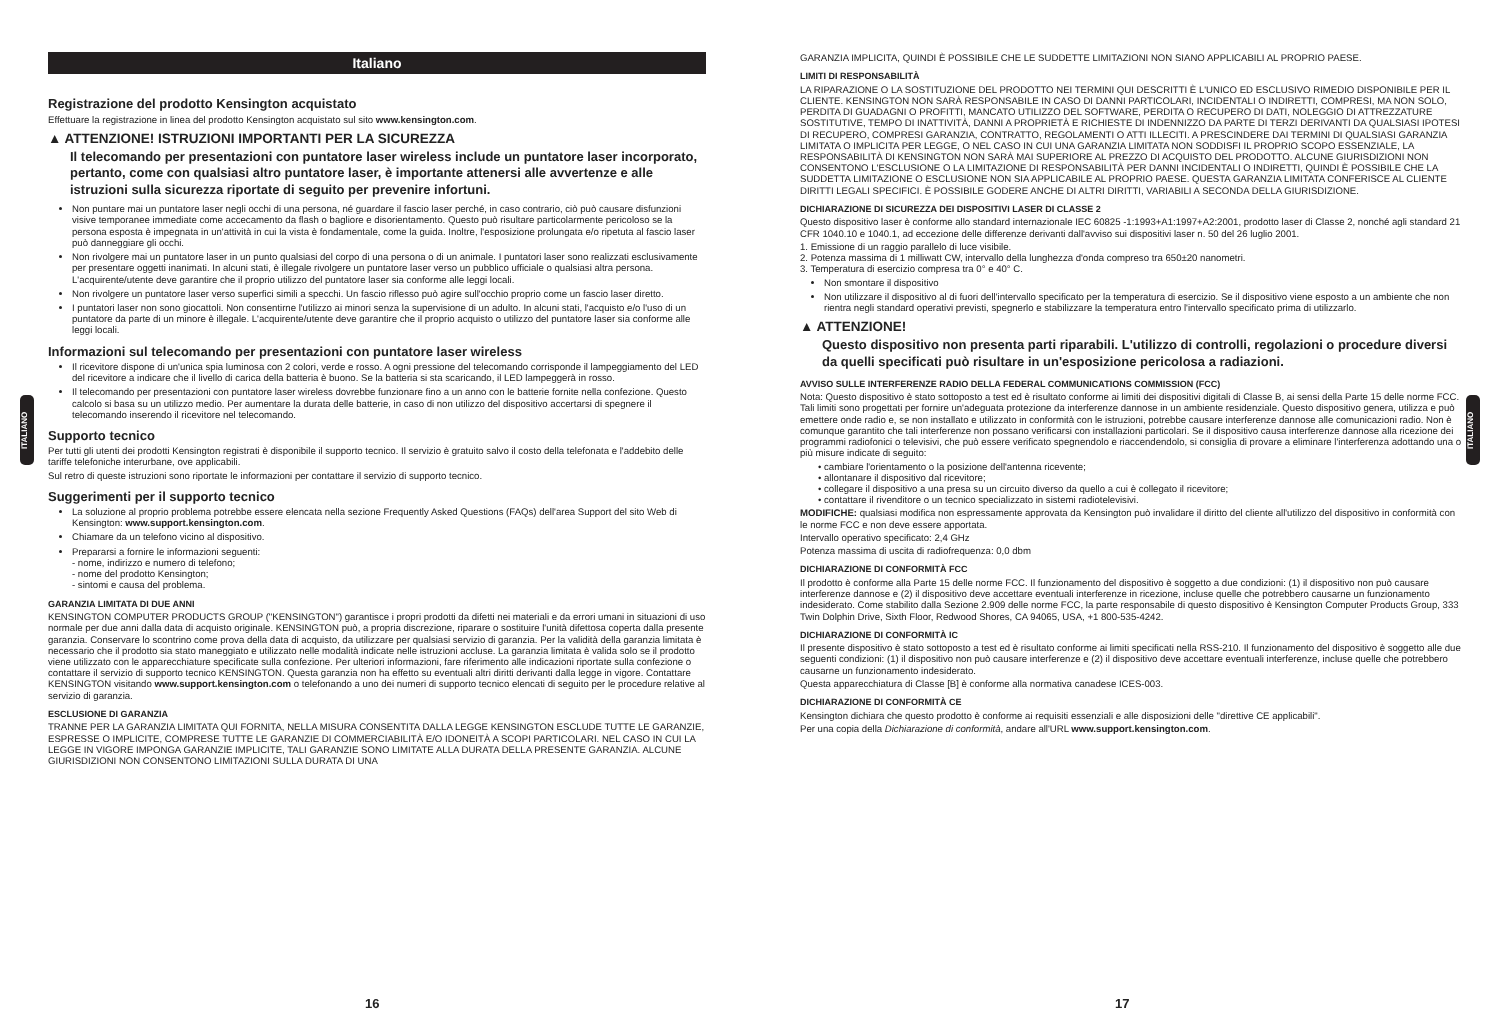ITALIANO
Italiano
Registrazione del prodotto Kensington acquistato
Effettuare la registrazione in linea del prodotto Kensington acquistato sul sito www.kensington.com.
▲ ATTENZIONE! ISTRUZIONI IMPORTANTI PER LA SICUREZZA
Il telecomando per presentazioni con puntatore laser wireless include un puntatore laser incorporato, pertanto, come con qualsiasi altro puntatore laser, è importante attenersi alle avvertenze e alle istruzioni sulla sicurezza riportate di seguito per prevenire infortuni.
Non puntare mai un puntatore laser negli occhi di una persona, né guardare il fascio laser perché, in caso contrario, ciò può causare disfunzioni visive temporanee immediate come accecamento da flash o bagliore e disorientamento. Questo può risultare particolarmente pericoloso se la persona esposta è impegnata in un'attività in cui la vista è fondamentale, come la guida. Inoltre, l'esposizione prolungata e/o ripetuta al fascio laser può danneggiare gli occhi.
Non rivolgere mai un puntatore laser in un punto qualsiasi del corpo di una persona o di un animale. I puntatori laser sono realizzati esclusivamente per presentare oggetti inanimati. In alcuni stati, è illegale rivolgere un puntatore laser verso un pubblico ufficiale o qualsiasi altra persona. L'acquirente/utente deve garantire che il proprio utilizzo del puntatore laser sia conforme alle leggi locali.
Non rivolgere un puntatore laser verso superfici simili a specchi. Un fascio riflesso può agire sull'occhio proprio come un fascio laser diretto.
I puntatori laser non sono giocattoli. Non consentirne l'utilizzo ai minori senza la supervisione di un adulto. In alcuni stati, l'acquisto e/o l'uso di un puntatore da parte di un minore è illegale. L'acquirente/utente deve garantire che il proprio acquisto o utilizzo del puntatore laser sia conforme alle leggi locali.
Informazioni sul telecomando per presentazioni con puntatore laser wireless
Il ricevitore dispone di un'unica spia luminosa con 2 colori, verde e rosso. A ogni pressione del telecomando corrisponde il lampeggiamento del LED del ricevitore a indicare che il livello di carica della batteria è buono. Se la batteria si sta scaricando, il LED lampeggerà in rosso.
Il telecomando per presentazioni con puntatore laser wireless dovrebbe funzionare fino a un anno con le batterie fornite nella confezione. Questo calcolo si basa su un utilizzo medio. Per aumentare la durata delle batterie, in caso di non utilizzo del dispositivo accertarsi di spegnere il telecomando inserendo il ricevitore nel telecomando.
Supporto tecnico
Per tutti gli utenti dei prodotti Kensington registrati è disponibile il supporto tecnico. Il servizio è gratuito salvo il costo della telefonata e l'addebito delle tariffe telefoniche interurbane, ove applicabili.
Sul retro di queste istruzioni sono riportate le informazioni per contattare il servizio di supporto tecnico.
Suggerimenti per il supporto tecnico
La soluzione al proprio problema potrebbe essere elencata nella sezione Frequently Asked Questions (FAQs) dell'area Support del sito Web di Kensington: www.support.kensington.com.
Chiamare da un telefono vicino al dispositivo.
Prepararsi a fornire le informazioni seguenti:
- nome, indirizzo e numero di telefono;
- nome del prodotto Kensington;
- sintomi e causa del problema.
GARANZIA LIMITATA DI DUE ANNI
KENSINGTON COMPUTER PRODUCTS GROUP ("KENSINGTON") garantisce i propri prodotti da difetti nei materiali e da errori umani in situazioni di uso normale per due anni dalla data di acquisto originale. KENSINGTON può, a propria discrezione, riparare o sostituire l'unità difettosa coperta dalla presente garanzia. Conservare lo scontrino come prova della data di acquisto, da utilizzare per qualsiasi servizio di garanzia. Per la validità della garanzia limitata è necessario che il prodotto sia stato maneggiato e utilizzato nelle modalità indicate nelle istruzioni accluse. La garanzia limitata è valida solo se il prodotto viene utilizzato con le apparecchiature specificate sulla confezione. Per ulteriori informazioni, fare riferimento alle indicazioni riportate sulla confezione o contattare il servizio di supporto tecnico KENSINGTON. Questa garanzia non ha effetto su eventuali altri diritti derivanti dalla legge in vigore. Contattare KENSINGTON visitando www.support.kensington.com o telefonando a uno dei numeri di supporto tecnico elencati di seguito per le procedure relative al servizio di garanzia.
ESCLUSIONE DI GARANZIA
TRANNE PER LA GARANZIA LIMITATA QUI FORNITA, NELLA MISURA CONSENTITA DALLA LEGGE KENSINGTON ESCLUDE TUTTE LE GARANZIE, ESPRESSE O IMPLICITE, COMPRESE TUTTE LE GARANZIE DI COMMERCIABILITÀ E/O IDONEITÀ A SCOPI PARTICOLARI. NEL CASO IN CUI LA LEGGE IN VIGORE IMPONGA GARANZIE IMPLICITE, TALI GARANZIE SONO LIMITATE ALLA DURATA DELLA PRESENTE GARANZIA. ALCUNE GIURISDIZIONI NON CONSENTONO LIMITAZIONI SULLA DURATA DI UNA
16
ITALIANO
GARANZIA IMPLICITA, QUINDI È POSSIBILE CHE LE SUDDETTE LIMITAZIONI NON SIANO APPLICABILI AL PROPRIO PAESE.
LIMITI DI RESPONSABILITÀ
LA RIPARAZIONE O LA SOSTITUZIONE DEL PRODOTTO NEI TERMINI QUI DESCRITTI È L'UNICO ED ESCLUSIVO RIMEDIO DISPONIBILE PER IL CLIENTE. KENSINGTON NON SARÀ RESPONSABILE IN CASO DI DANNI PARTICOLARI, INCIDENTALI O INDIRETTI, COMPRESI, MA NON SOLO, PERDITA DI GUADAGNI O PROFITTI, MANCATO UTILIZZO DEL SOFTWARE, PERDITA O RECUPERO DI DATI, NOLEGGIO DI ATTREZZATURE SOSTITUTIVE, TEMPO DI INATTIVITÀ, DANNI A PROPRIETÀ E RICHIESTE DI INDENNIZZO DA PARTE DI TERZI DERIVANTI DA QUALSIASI IPOTESI DI RECUPERO, COMPRESI GARANZIA, CONTRATTO, REGOLAMENTI O ATTI ILLECITI. A PRESCINDERE DAI TERMINI DI QUALSIASI GARANZIA LIMITATA O IMPLICITA PER LEGGE, O NEL CASO IN CUI UNA GARANZIA LIMITATA NON SODDISFI IL PROPRIO SCOPO ESSENZIALE, LA RESPONSABILITÀ DI KENSINGTON NON SARÀ MAI SUPERIORE AL PREZZO DI ACQUISTO DEL PRODOTTO. ALCUNE GIURISDIZIONI NON CONSENTONO L'ESCLUSIONE O LA LIMITAZIONE DI RESPONSABILITÀ PER DANNI INCIDENTALI O INDIRETTI, QUINDI È POSSIBILE CHE LA SUDDETTA LIMITAZIONE O ESCLUSIONE NON SIA APPLICABILE AL PROPRIO PAESE. QUESTA GARANZIA LIMITATA CONFERISCE AL CLIENTE DIRITTI LEGALI SPECIFICI. È POSSIBILE GODERE ANCHE DI ALTRI DIRITTI, VARIABILI A SECONDA DELLA GIURISDIZIONE.
DICHIARAZIONE DI SICUREZZA DEI DISPOSITIVI LASER DI CLASSE 2
Questo dispositivo laser è conforme allo standard internazionale IEC 60825 -1:1993+A1:1997+A2:2001, prodotto laser di Classe 2, nonché agli standard 21 CFR 1040.10 e 1040.1, ad eccezione delle differenze derivanti dall'avviso sui dispositivi laser n. 50 del 26 luglio 2001.
1. Emissione di un raggio parallelo di luce visibile.
2. Potenza massima di 1 milliwatt CW, intervallo della lunghezza d'onda compreso tra 650±20 nanometri.
3. Temperatura di esercizio compresa tra 0° e 40° C.
Non smontare il dispositivo
Non utilizzare il dispositivo al di fuori dell'intervallo specificato per la temperatura di esercizio. Se il dispositivo viene esposto a un ambiente che non rientra negli standard operativi previsti, spegnerlo e stabilizzare la temperatura entro l'intervallo specificato prima di utilizzarlo.
▲ ATTENZIONE!
Questo dispositivo non presenta parti riparabili. L'utilizzo di controlli, regolazioni o procedure diversi da quelli specificati può risultare in un'esposizione pericolosa a radiazioni.
AVVISO SULLE INTERFERENZE RADIO DELLA FEDERAL COMMUNICATIONS COMMISSION (FCC)
Nota: Questo dispositivo è stato sottoposto a test ed è risultato conforme ai limiti dei dispositivi digitali di Classe B, ai sensi della Parte 15 delle norme FCC. Tali limiti sono progettati per fornire un'adeguata protezione da interferenze dannose in un ambiente residenziale. Questo dispositivo genera, utilizza e può emettere onde radio e, se non installato e utilizzato in conformità con le istruzioni, potrebbe causare interferenze dannose alle comunicazioni radio. Non è comunque garantito che tali interferenze non possano verificarsi con installazioni particolari. Se il dispositivo causa interferenze dannose alla ricezione dei programmi radiofonici o televisivi, che può essere verificato spegnendolo e riaccendendolo, si consiglia di provare a eliminare l'interferenza adottando una o più misure indicate di seguito:
• cambiare l'orientamento o la posizione dell'antenna ricevente;
• allontanare il dispositivo dal ricevitore;
• collegare il dispositivo a una presa su un circuito diverso da quello a cui è collegato il ricevitore;
• contattare il rivenditore o un tecnico specializzato in sistemi radiotelevisivi.
MODIFICHE: qualsiasi modifica non espressamente approvata da Kensington può invalidare il diritto del cliente all'utilizzo del dispositivo in conformità con le norme FCC e non deve essere apportata.
Intervallo operativo specificato: 2,4 GHz
Potenza massima di uscita di radiofrequenza: 0,0 dbm
DICHIARAZIONE DI CONFORMITÀ FCC
Il prodotto è conforme alla Parte 15 delle norme FCC. Il funzionamento del dispositivo è soggetto a due condizioni: (1) il dispositivo non può causare interferenze dannose e (2) il dispositivo deve accettare eventuali interferenze in ricezione, incluse quelle che potrebbero causarne un funzionamento indesiderato. Come stabilito dalla Sezione 2.909 delle norme FCC, la parte responsabile di questo dispositivo è Kensington Computer Products Group, 333 Twin Dolphin Drive, Sixth Floor, Redwood Shores, CA 94065, USA, +1 800-535-4242.
DICHIARAZIONE DI CONFORMITÀ IC
Il presente dispositivo è stato sottoposto a test ed è risultato conforme ai limiti specificati nella RSS-210. Il funzionamento del dispositivo è soggetto alle due seguenti condizioni: (1) il dispositivo non può causare interferenze e (2) il dispositivo deve accettare eventuali interferenze, incluse quelle che potrebbero causarne un funzionamento indesiderato.
Questa apparecchiatura di Classe [B] è conforme alla normativa canadese ICES-003.
DICHIARAZIONE DI CONFORMITÀ CE
Kensington dichiara che questo prodotto è conforme ai requisiti essenziali e alle disposizioni delle "direttive CE applicabili".
Per una copia della Dichiarazione di conformità, andare all'URL www.support.kensington.com.
17